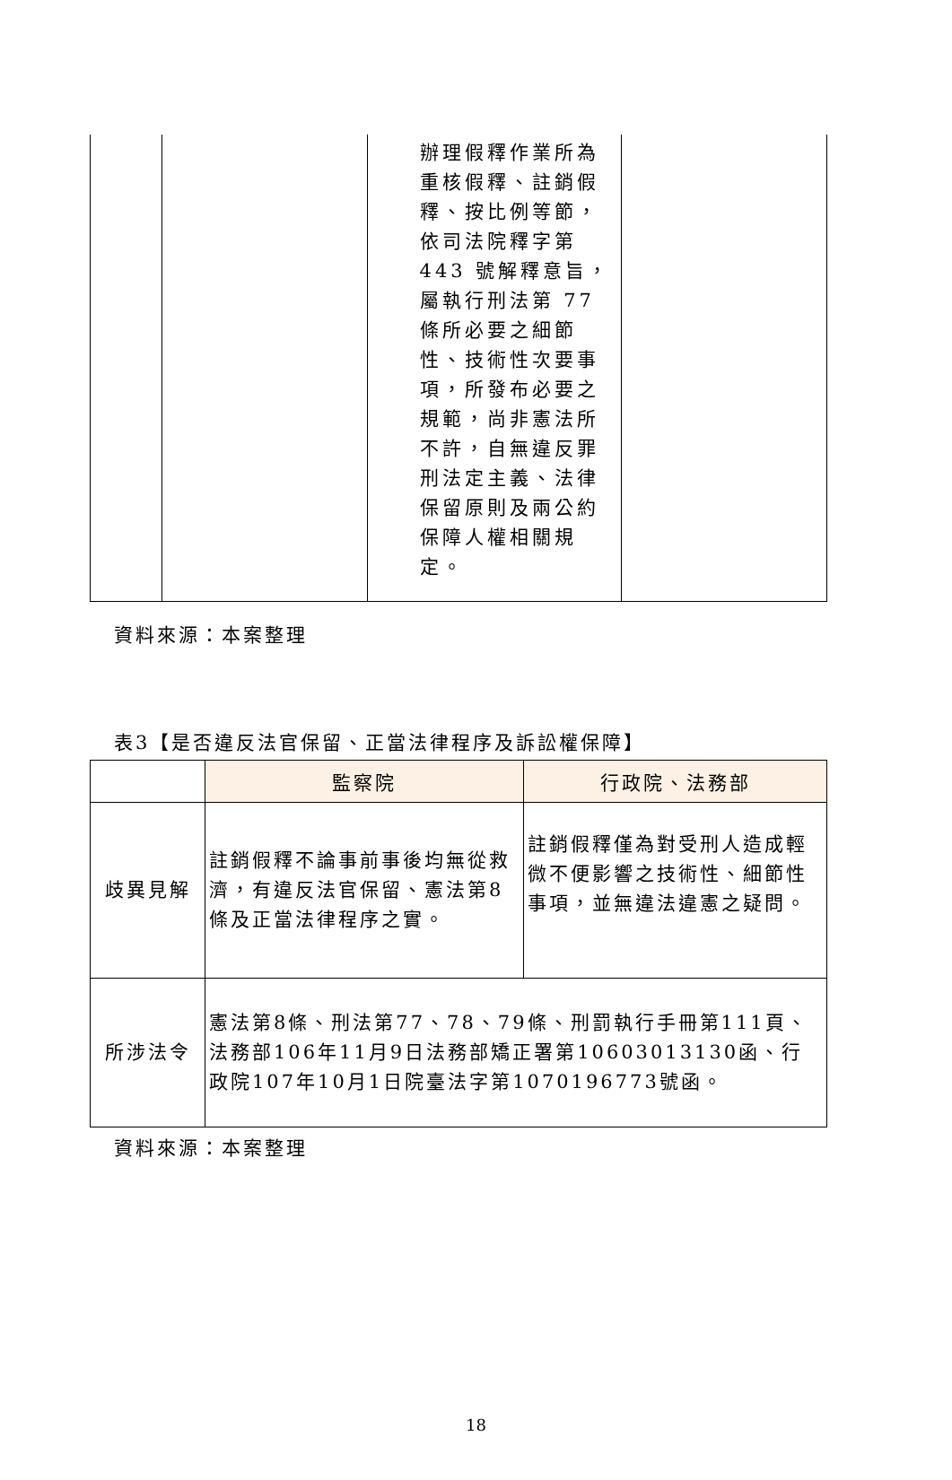| | | 辦理假釋作業所為重核假釋、註銷假釋、按比例等節，依司法院釋字第 443 號解釋意旨，屬執行刑法第 77 條所必要之細節性、技術性次要事項，所發布必要之規範，尚非憲法所不許，自無違反罪刑法定主義、法律保留原則及兩公約保障人權相關規定。 | |
資料來源：本案整理
表3【是否違反法官保留、正當法律程序及訴訟權保障】
| | 監察院 | 行政院、法務部 |
| --- | --- | --- |
| 歧異見解 | 註銷假釋不論事前事後均無從救濟，有違反法官保留、憲法第8條及正當法律程序之實。 | 註銷假釋僅為對受刑人造成輕微不便影響之技術性、細節性事項，並無違法違憲之疑問。 |
| 所涉法令 | 憲法第8條、刑法第77、78、79條、刑罰執行手冊第111頁、法務部106年11月9日法務部矯正署第10603013130函、行政院107年10月1日院臺法字第1070196773號函。 | |
資料來源：本案整理
18